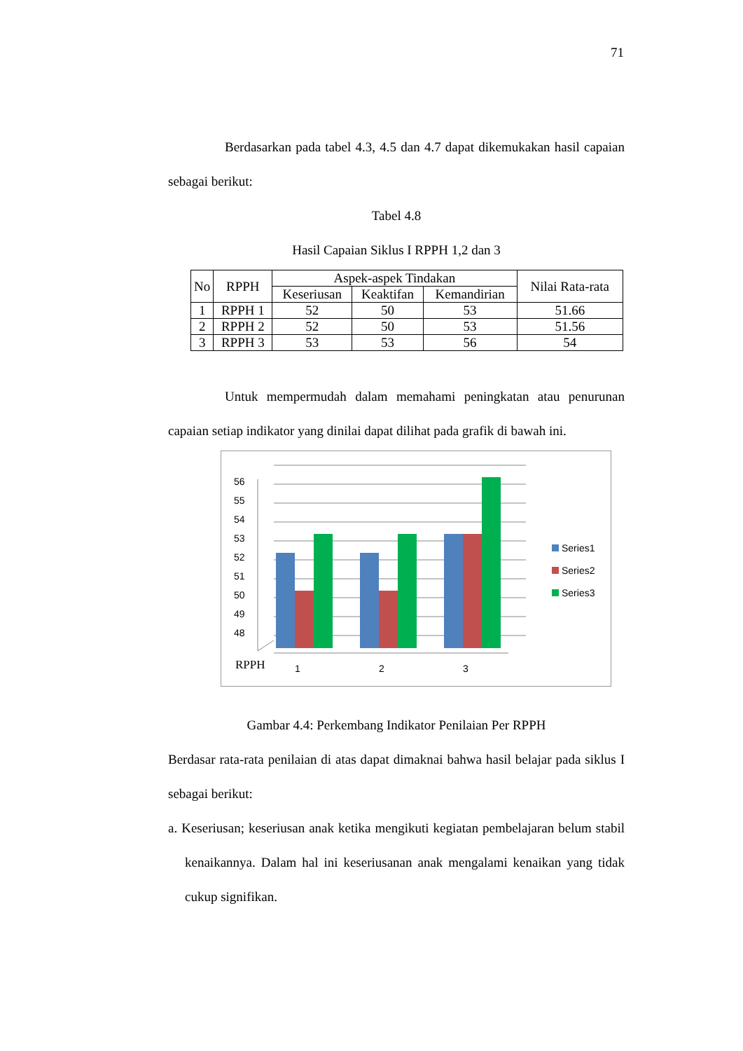71
Berdasarkan pada tabel 4.3, 4.5 dan 4.7 dapat dikemukakan hasil capaian sebagai berikut:
Tabel 4.8
Hasil Capaian Siklus I RPPH 1,2 dan 3
| No | RPPH | Aspek-aspek Tindakan | | | Nilai Rata-rata |
| --- | --- | --- | --- | --- | --- |
| | | Keseriusan | Keaktifan | Kemandirian | |
| 1 | RPPH 1 | 52 | 50 | 53 | 51.66 |
| 2 | RPPH 2 | 52 | 50 | 53 | 51.56 |
| 3 | RPPH 3 | 53 | 53 | 56 | 54 |
Untuk mempermudah dalam memahami peningkatan atau penurunan capaian setiap indikator yang dinilai dapat dilihat pada grafik di bawah ini.
56
55
54
53
52
51
50
49
48
RPPH
1
2
3
Series1
Series2
Series3
Gambar 4.4: Perkembang Indikator Penilaian Per RPPH
Berdasar rata-rata penilaian di atas dapat dimaknai bahwa hasil belajar pada siklus I sebagai berikut:
a. Keseriusan; keseriusan anak ketika mengikuti kegiatan pembelajaran belum stabil kenaikannya. Dalam hal ini keseriusanan anak mengalami kenaikan yang tidak cukup signifikan.